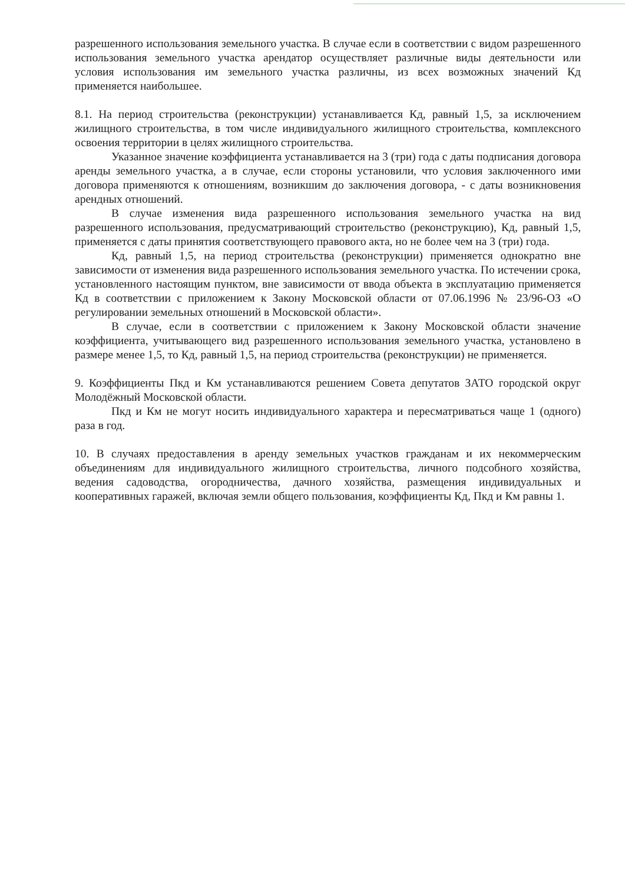разрешенного использования земельного участка. В случае если в соответствии с видом разрешенного использования земельного участка арендатор осуществляет различные виды деятельности или условия использования им земельного участка различны, из всех возможных значений Кд применяется наибольшее.
8.1. На период строительства (реконструкции) устанавливается Кд, равный 1,5, за исключением жилищного строительства, в том числе индивидуального жилищного строительства, комплексного освоения территории в целях жилищного строительства.
Указанное значение коэффициента устанавливается на 3 (три) года с даты подписания договора аренды земельного участка, а в случае, если стороны установили, что условия заключенного ими договора применяются к отношениям, возникшим до заключения договора, - с даты возникновения арендных отношений.
В случае изменения вида разрешенного использования земельного участка на вид разрешенного использования, предусматривающий строительство (реконструкцию), Кд, равный 1,5, применяется с даты принятия соответствующего правового акта, но не более чем на 3 (три) года.
Кд, равный 1,5, на период строительства (реконструкции) применяется однократно вне зависимости от изменения вида разрешенного использования земельного участка. По истечении срока, установленного настоящим пунктом, вне зависимости от ввода объекта в эксплуатацию применяется Кд в соответствии с приложением к Закону Московской области от 07.06.1996 № 23/96-ОЗ «О регулировании земельных отношений в Московской области».
В случае, если в соответствии с приложением к Закону Московской области значение коэффициента, учитывающего вид разрешенного использования земельного участка, установлено в размере менее 1,5, то Кд, равный 1,5, на период строительства (реконструкции) не применяется.
9. Коэффициенты Пкд и Км устанавливаются решением Совета депутатов ЗАТО городской округ Молодёжный Московской области.
Пкд и Км не могут носить индивидуального характера и пересматриваться чаще 1 (одного) раза в год.
10. В случаях предоставления в аренду земельных участков гражданам и их некоммерческим объединениям для индивидуального жилищного строительства, личного подсобного хозяйства, ведения садоводства, огородничества, дачного хозяйства, размещения индивидуальных и кооперативных гаражей, включая земли общего пользования, коэффициенты Кд, Пкд и Км равны 1.